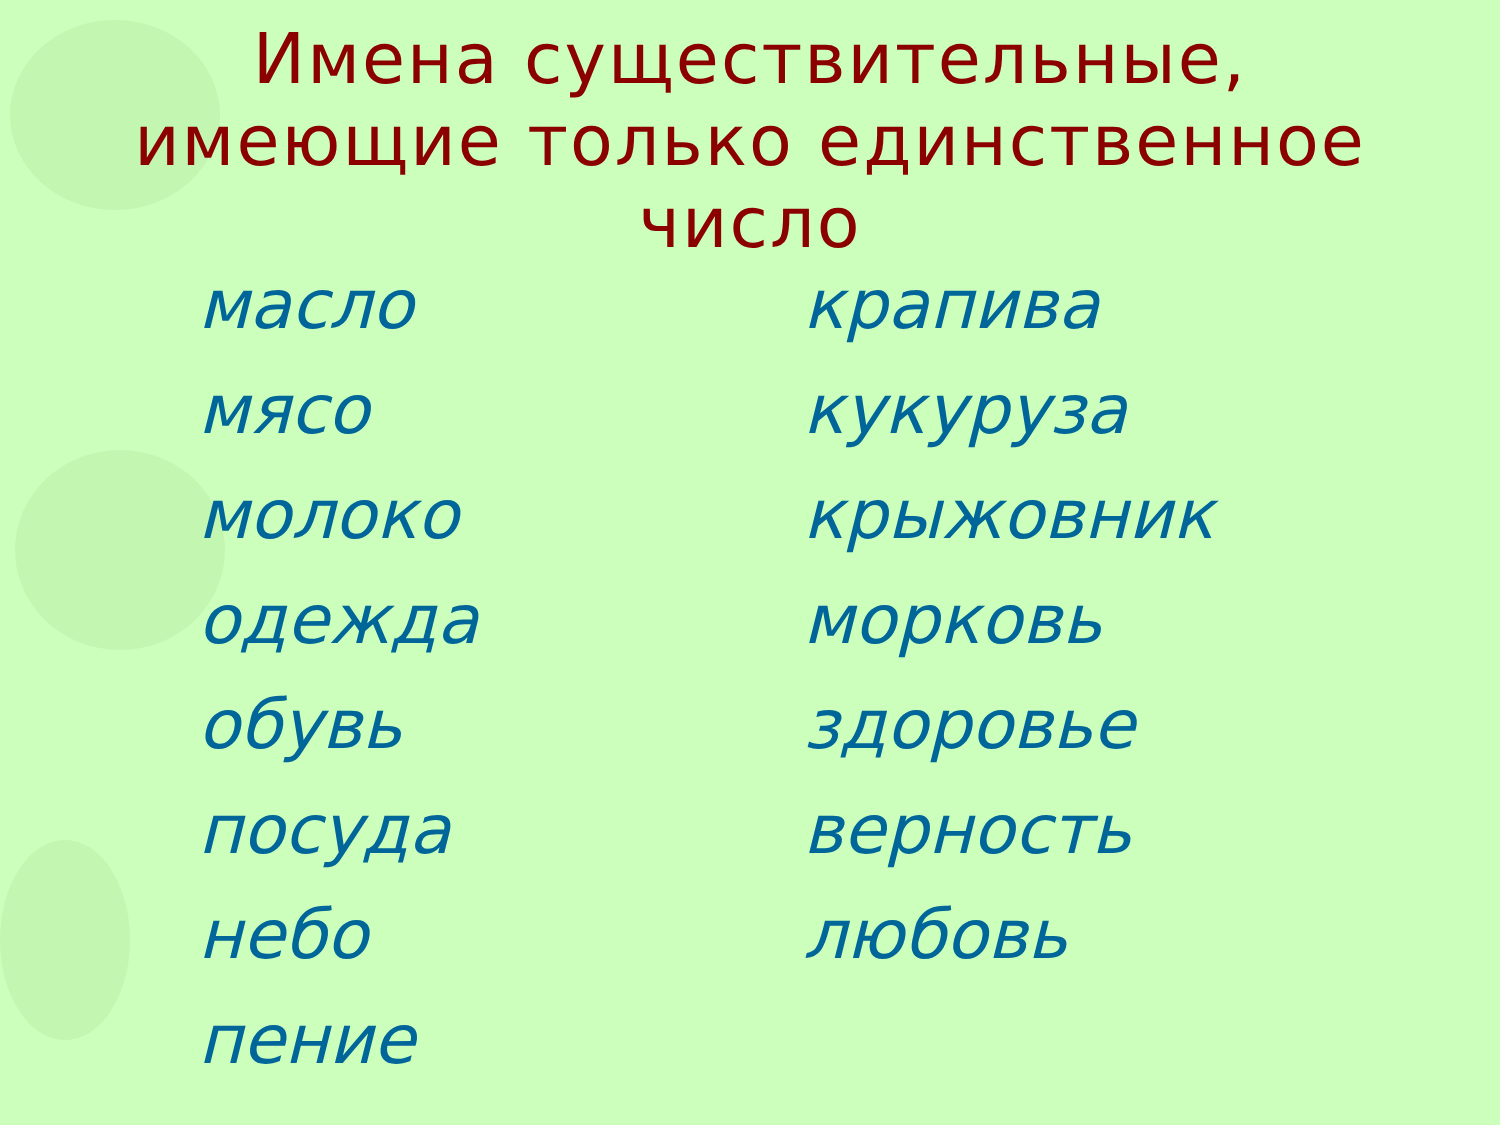Имена существительные,
имеющие только единственное
число
масло
мясо
молоко
одежда
обувь
посуда
небо
пение
крапива
кукуруза
крыжовник
морковь
здоровье
верность
любовь